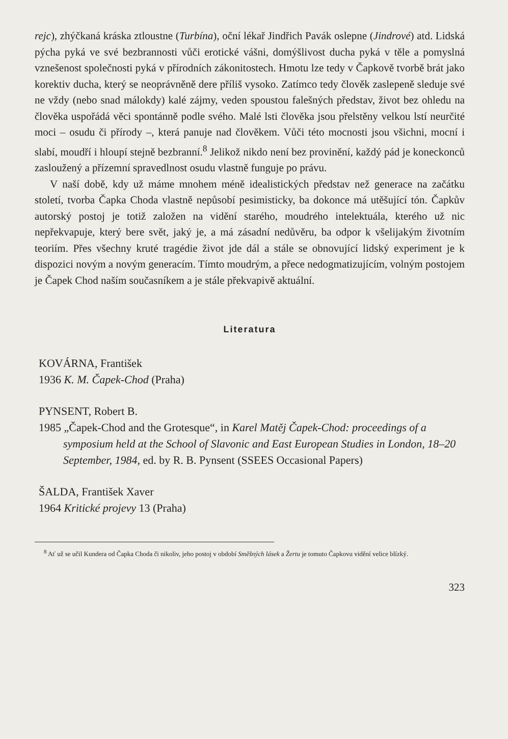rejc), zhýčkaná kráska ztloustne (Turbína), oční lékař Jindřich Pavák oslepne (Jindrové) atd. Lidská pýcha pyká ve své bezbrannosti vůči erotické vášni, domýšlivost ducha pyká v těle a pomyslná vznešenost společnosti pyká v přírodních zákonitostech. Hmotu lze tedy v Čapkově tvorbě brát jako korektiv ducha, který se neoprávněně dere příliš vysoko. Zatímco tedy člověk zaslepeně sleduje své ne vždy (nebo snad málokdy) kalé zájmy, veden spoustou falešných představ, život bez ohledu na člověka uspořádá věci spontánně podle svého. Malé lsti člověka jsou přelstěny velkou lstí neurčité moci – osudu či přírody –, která panuje nad člověkem. Vůči této mocnosti jsou všichni, mocní i slabí, moudří i hloupí stejně bezbranní.<sup>8</sup> Jelikož nikdo není bez provinění, každý pád je koneckonců zasloužený a přízemní spravedlnost osudu vlastně funguje po právu.
V naší době, kdy už máme mnohem méně idealistických představ než generace na začátku století, tvorba Čapka Choda vlastně nepůsobí pesimisticky, ba dokonce má utěšující tón. Čapkův autorský postoj je totiž založen na vidění starého, moudrého intelektuála, kterého už nic nepřekvapuje, který bere svět, jaký je, a má zásadní nedůvěru, ba odpor k všelijakým životním teoriím. Přes všechny kruté tragédie život jde dál a stále se obnovující lidský experiment je k dispozici novým a novým generacím. Tímto moudrým, a přece nedogmatizujícím, volným postojem je Čapek Chod naším současníkem a je stále překvapivě aktuální.
Literatura
KOVÁRNA, František
1936 K. M. Čapek-Chod (Praha)
PYNSENT, Robert B.
1985 „Čapek-Chod and the Grotesque“, in Karel Matěj Čapek-Chod: proceedings of a symposium held at the School of Slavonic and East European Studies in London, 18–20 September, 1984, ed. by R. B. Pynsent (SSEES Occasional Papers)
ŠALDA, František Xaver
1964 Kritické projevy 13 (Praha)
<sup>8</sup> Ať už se učil Kundera od Čapka Choda či nikoliv, jeho postoj v období Směšných lásek a Žertu je tomuto Čapkovu vidění velice blízký.
323